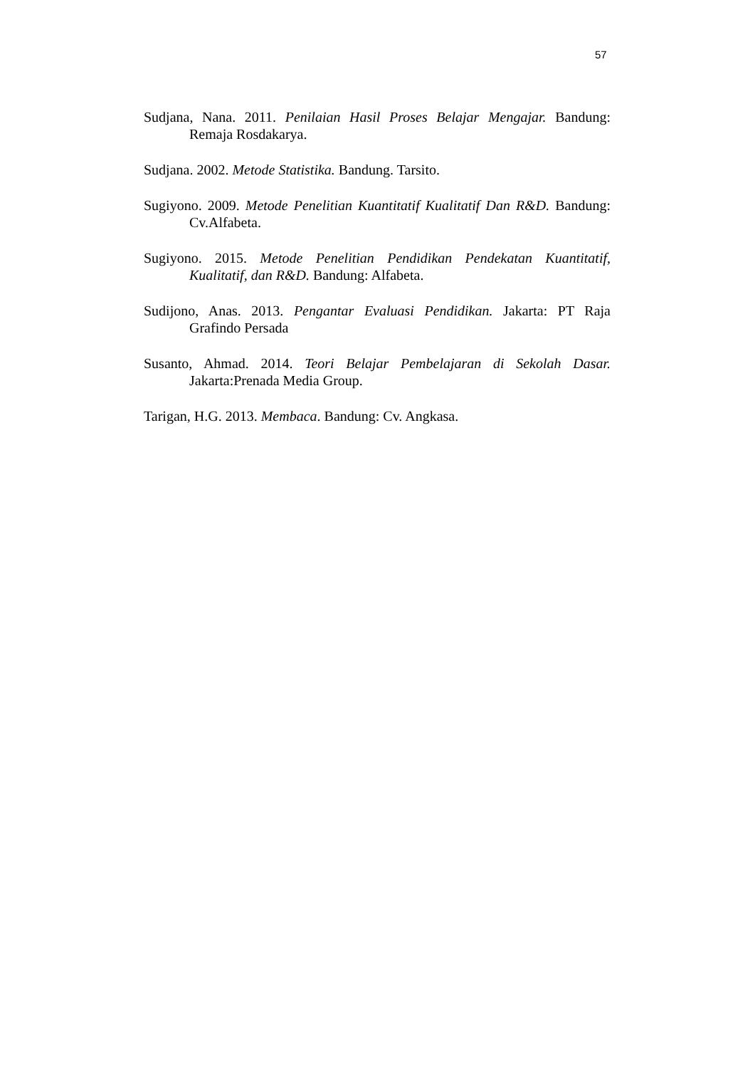57
Sudjana, Nana. 2011. Penilaian Hasil Proses Belajar Mengajar. Bandung: Remaja Rosdakarya.
Sudjana. 2002. Metode Statistika. Bandung. Tarsito.
Sugiyono. 2009. Metode Penelitian Kuantitatif Kualitatif Dan R&D. Bandung: Cv.Alfabeta.
Sugiyono. 2015. Metode Penelitian Pendidikan Pendekatan Kuantitatif, Kualitatif, dan R&D. Bandung: Alfabeta.
Sudijono, Anas. 2013. Pengantar Evaluasi Pendidikan. Jakarta: PT Raja Grafindo Persada
Susanto, Ahmad. 2014. Teori Belajar Pembelajaran di Sekolah Dasar. Jakarta:Prenada Media Group.
Tarigan, H.G. 2013. Membaca. Bandung: Cv. Angkasa.